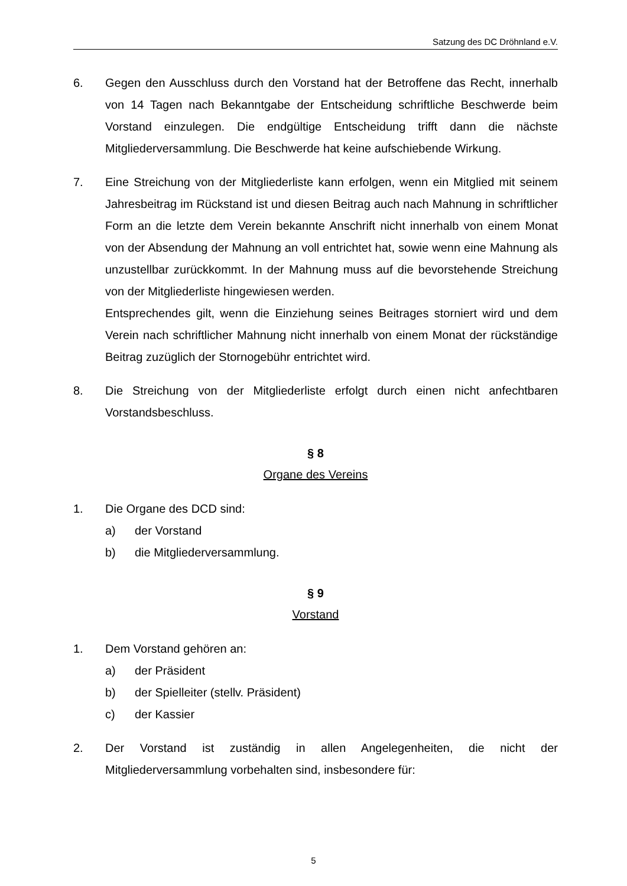Satzung des DC Dröhnland e.V.
6. Gegen den Ausschluss durch den Vorstand hat der Betroffene das Recht, innerhalb von 14 Tagen nach Bekanntgabe der Entscheidung schriftliche Beschwerde beim Vorstand einzulegen. Die endgültige Entscheidung trifft dann die nächste Mitgliederversammlung. Die Beschwerde hat keine aufschiebende Wirkung.
7. Eine Streichung von der Mitgliederliste kann erfolgen, wenn ein Mitglied mit seinem Jahresbeitrag im Rückstand ist und diesen Beitrag auch nach Mahnung in schriftlicher Form an die letzte dem Verein bekannte Anschrift nicht innerhalb von einem Monat von der Absendung der Mahnung an voll entrichtet hat, sowie wenn eine Mahnung als unzustellbar zurückkommt. In der Mahnung muss auf die bevorstehende Streichung von der Mitgliederliste hingewiesen werden.
Entsprechendes gilt, wenn die Einziehung seines Beitrages storniert wird und dem Verein nach schriftlicher Mahnung nicht innerhalb von einem Monat der rückständige Beitrag zuzüglich der Stornogebühr entrichtet wird.
8. Die Streichung von der Mitgliederliste erfolgt durch einen nicht anfechtbaren Vorstandsbeschluss.
§ 8
Organe des Vereins
1. Die Organe des DCD sind:
a) der Vorstand
b) die Mitgliederversammlung.
§ 9
Vorstand
1. Dem Vorstand gehören an:
a) der Präsident
b) der Spielleiter (stellv. Präsident)
c) der Kassier
2. Der Vorstand ist zuständig in allen Angelegenheiten, die nicht der Mitgliederversammlung vorbehalten sind, insbesondere für:
5